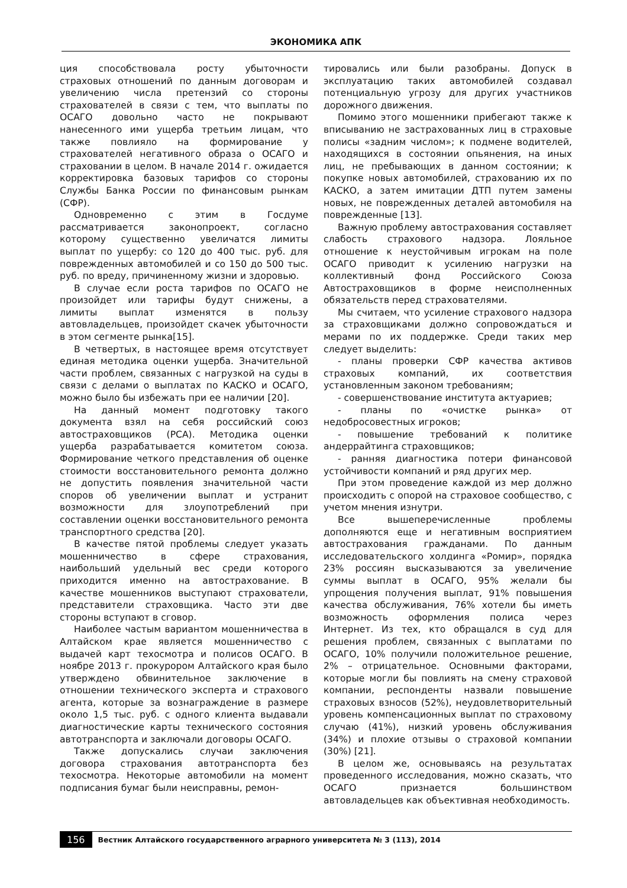ЭКОНОМИКА АПК
ция способствовала росту убыточности страховых отношений по данным договорам и увеличению числа претензий со стороны страхователей в связи с тем, что выплаты по ОСАГО довольно часто не покрывают нанесенного ими ущерба третьим лицам, что также повлияло на формирование у страхователей негативного образа о ОСАГО и страховании в целом. В начале 2014 г. ожидается корректировка базовых тарифов со стороны Службы Банка России по финансовым рынкам (СФР).
Одновременно с этим в Госдуме рассматривается законопроект, согласно которому существенно увеличатся лимиты выплат по ущербу: со 120 до 400 тыс. руб. для поврежденных автомобилей и со 150 до 500 тыс. руб. по вреду, причиненному жизни и здоровью.
В случае если роста тарифов по ОСАГО не произойдет или тарифы будут снижены, а лимиты выплат изменятся в пользу автовладельцев, произойдет скачек убыточности в этом сегменте рынка[15].
В четвертых, в настоящее время отсутствует единая методика оценки ущерба. Значительной части проблем, связанных с нагрузкой на суды в связи с делами о выплатах по КАСКО и ОСАГО, можно было бы избежать при ее наличии [20].
На данный момент подготовку такого документа взял на себя российский союз автостраховщиков (РСА). Методика оценки ущерба разрабатывается комитетом союза. Формирование четкого представления об оценке стоимости восстановительного ремонта должно не допустить появления значительной части споров об увеличении выплат и устранит возможности для злоупотреблений при составлении оценки восстановительного ремонта транспортного средства [20].
В качестве пятой проблемы следует указать мошенничество в сфере страхования, наибольший удельный вес среди которого приходится именно на автострахование. В качестве мошенников выступают страхователи, представители страховщика. Часто эти две стороны вступают в сговор.
Наиболее частым вариантом мошенничества в Алтайском крае является мошенничество с выдачей карт техосмотра и полисов ОСАГО. В ноябре 2013 г. прокурором Алтайского края было утверждено обвинительное заключение в отношении технического эксперта и страхового агента, которые за вознаграждение в размере около 1,5 тыс. руб. с одного клиента выдавали диагностические карты технического состояния автотранспорта и заключали договоры ОСАГО.
Также допускались случаи заключения договора страхования автотранспорта без техосмотра. Некоторые автомобили на момент подписания бумаг были неисправны, ремон-
тировались или были разобраны. Допуск в эксплуатацию таких автомобилей создавал потенциальную угрозу для других участников дорожного движения.
Помимо этого мошенники прибегают также к вписыванию не застрахованных лиц в страховые полисы «задним числом»; к подмене водителей, находящихся в состоянии опьянения, на иных лиц, не пребывающих в данном состоянии; к покупке новых автомобилей, страхованию их по КАСКО, а затем имитации ДТП путем замены новых, не поврежденных деталей автомобиля на поврежденные [13].
Важную проблему автострахования составляет слабость страхового надзора. Лояльное отношение к неустойчивым игрокам на поле ОСАГО приводит к усилению нагрузки на коллективный фонд Российского Союза Автостраховщиков в форме неисполненных обязательств перед страхователями.
Мы считаем, что усиление страхового надзора за страховщиками должно сопровождаться и мерами по их поддержке. Среди таких мер следует выделить:
- планы проверки СФР качества активов страховых компаний, их соответствия установленным законом требованиям;
- совершенствование института актуариев;
- планы по «очистке рынка» от недобросовестных игроков;
- повышение требований к политике андеррайтинга страховщиков;
- ранняя диагностика потери финансовой устойчивости компаний и ряд других мер.
При этом проведение каждой из мер должно происходить с опорой на страховое сообщество, с учетом мнения изнутри.
Все вышеперечисленные проблемы дополняются еще и негативным восприятием автострахования гражданами. По данным исследовательского холдинга «Ромир», порядка 23% россиян высказываются за увеличение суммы выплат в ОСАГО, 95% желали бы упрощения получения выплат, 91% повышения качества обслуживания, 76% хотели бы иметь возможность оформления полиса через Интернет. Из тех, кто обращался в суд для решения проблем, связанных с выплатами по ОСАГО, 10% получили положительное решение, 2% – отрицательное. Основными факторами, которые могли бы повлиять на смену страховой компании, респонденты назвали повышение страховых взносов (52%), неудовлетворительный уровень компенсационных выплат по страховому случаю (41%), низкий уровень обслуживания (34%) и плохие отзывы о страховой компании (30%) [21].
В целом же, основываясь на результатах проведенного исследования, можно сказать, что ОСАГО признается большинством автовладельцев как объективная необходимость.
156 Вестник Алтайского государственного аграрного университета № 3 (113), 2014